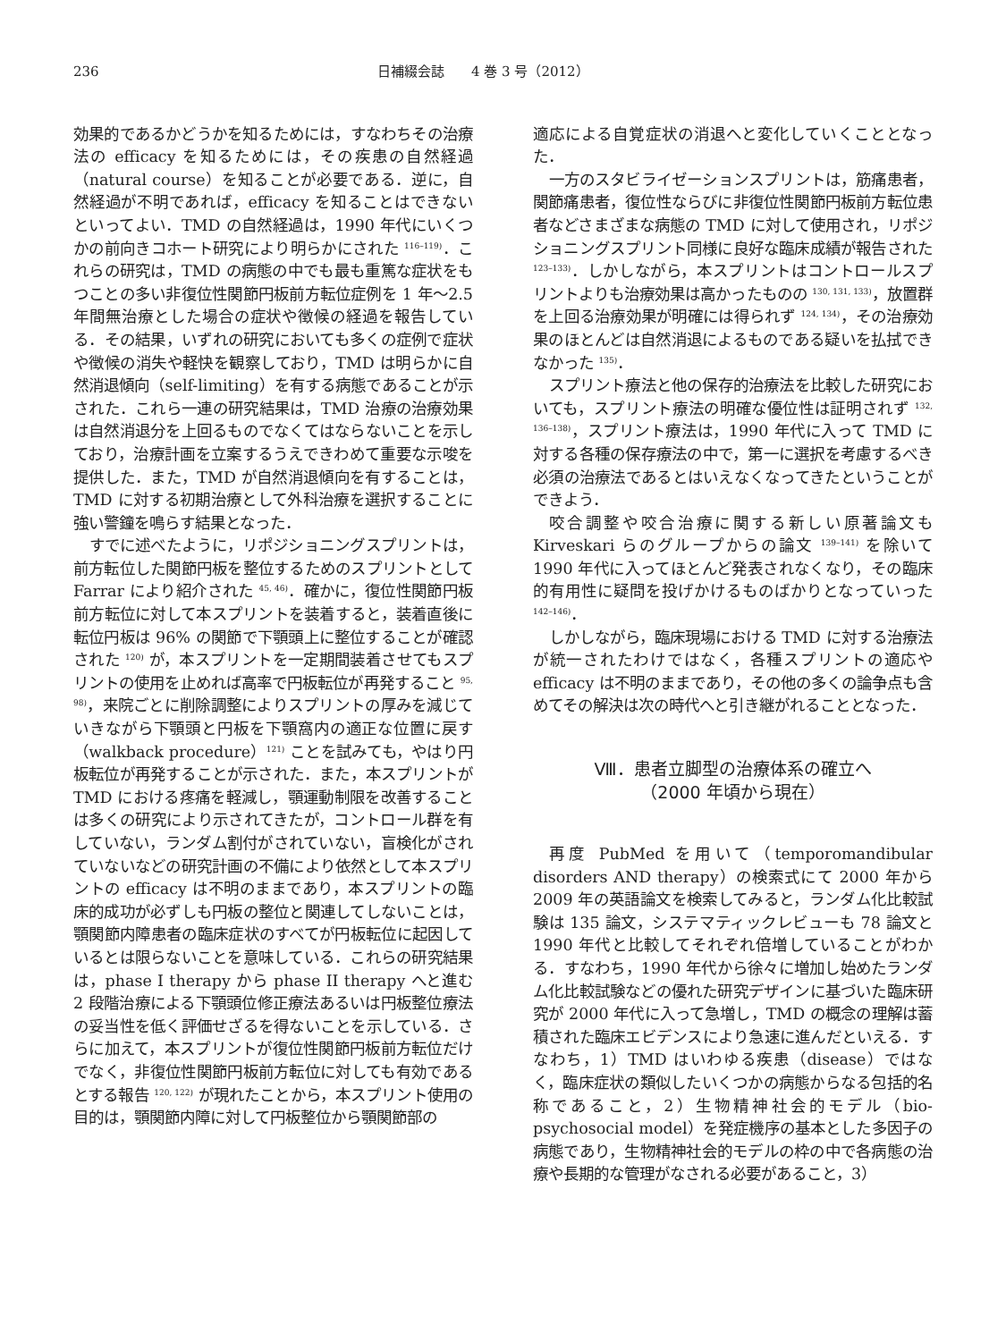236 日補綴会誌　　4 巻 3 号（2012）
効果的であるかどうかを知るためには，すなわちその治療法の efficacy を知るためには，その疾患の自然経過（natural course）を知ることが必要である．逆に，自然経過が不明であれば，efficacy を知ることはできないといってよい．TMD の自然経過は，1990 年代にいくつかの前向きコホート研究により明らかにされた <sup>116–119)</sup>．これらの研究は，TMD の病態の中でも最も重篤な症状をもつことの多い非復位性関節円板前方転位症例を 1 年〜2.5 年間無治療とした場合の症状や徴候の経過を報告している．その結果，いずれの研究においても多くの症例で症状や徴候の消失や軽快を観察しており，TMD は明らかに自然消退傾向（self-limiting）を有する病態であることが示された．これら一連の研究結果は，TMD 治療の治療効果は自然消退分を上回るものでなくてはならないことを示しており，治療計画を立案するうえできわめて重要な示唆を提供した．また，TMD が自然消退傾向を有することは，TMD に対する初期治療として外科治療を選択することに強い警鐘を鳴らす結果となった．
すでに述べたように，リポジショニングスプリントは，前方転位した関節円板を整位するためのスプリントとして Farrar により紹介された <sup>45, 46)</sup>．確かに，復位性関節円板前方転位に対して本スプリントを装着すると，装着直後に転位円板は 96% の関節で下顎頭上に整位することが確認された <sup>120)</sup> が，本スプリントを一定期間装着させてもスプリントの使用を止めれば高率で円板転位が再発すること <sup>95, 98)</sup>，来院ごとに削除調整によりスプリントの厚みを減じていきながら下顎頭と円板を下顎窩内の適正な位置に戻す（walkback procedure）<sup>121)</sup> ことを試みても，やはり円板転位が再発することが示された．また，本スプリントが TMD における疼痛を軽減し，顎運動制限を改善することは多くの研究により示されてきたが，コントロール群を有していない，ランダム割付がされていない，盲検化がされていないなどの研究計画の不備により依然として本スプリントの efficacy は不明のままであり，本スプリントの臨床的成功が必ずしも円板の整位と関連してしないことは，顎関節内障患者の臨床症状のすべてが円板転位に起因しているとは限らないことを意味している．これらの研究結果は，phase I therapy から phase II therapy へと進む 2 段階治療による下顎頭位修正療法あるいは円板整位療法の妥当性を低く評価せざるを得ないことを示している．さらに加えて，本スプリントが復位性関節円板前方転位だけでなく，非復位性関節円板前方転位に対しても有効であるとする報告 <sup>120, 122)</sup> が現れたことから，本スプリント使用の目的は，顎関節内障に対して円板整位から顎関節部の
適応による自覚症状の消退へと変化していくこととなった．
一方のスタビライゼーションスプリントは，筋痛患者，関節痛患者，復位性ならびに非復位性関節円板前方転位患者などさまざまな病態の TMD に対して使用され，リポジショニングスプリント同様に良好な臨床成績が報告された <sup>123–133)</sup>．しかしながら，本スプリントはコントロールスプリントよりも治療効果は高かったものの <sup>130, 131, 133)</sup>，放置群を上回る治療効果が明確には得られず <sup>124, 134)</sup>，その治療効果のほとんどは自然消退によるものである疑いを払拭できなかった <sup>135)</sup>．
スプリント療法と他の保存的治療法を比較した研究においても，スプリント療法の明確な優位性は証明されず <sup>132, 136–138)</sup>，スプリント療法は，1990 年代に入って TMD に対する各種の保存療法の中で，第一に選択を考慮するべき必須の治療法であるとはいえなくなってきたということができよう．
咬合調整や咬合治療に関する新しい原著論文も Kirveskari らのグループからの論文 <sup>139–141)</sup> を除いて 1990 年代に入ってほとんど発表されなくなり，その臨床的有用性に疑問を投げかけるものばかりとなっていった <sup>142–146)</sup>．
しかしながら，臨床現場における TMD に対する治療法が統一されたわけではなく，各種スプリントの適応や efficacy は不明のままであり，その他の多くの論争点も含めてその解決は次の時代へと引き継がれることとなった．
Ⅷ．患者立脚型の治療体系の確立へ
（2000 年頃から現在）
再度 PubMed を用いて（temporomandibular disorders AND therapy）の検索式にて 2000 年から 2009 年の英語論文を検索してみると，ランダム化比較試験は 135 論文，システマティックレビューも 78 論文と 1990 年代と比較してそれぞれ倍増していることがわかる．すなわち，1990 年代から徐々に増加し始めたランダム化比較試験などの優れた研究デザインに基づいた臨床研究が 2000 年代に入って急増し，TMD の概念の理解は蓄積された臨床エビデンスにより急速に進んだといえる．すなわち，1）TMD はいわゆる疾患（disease）ではなく，臨床症状の類似したいくつかの病態からなる包括的名称であること，2）生物精神社会的モデル（bio-psychosocial model）を発症機序の基本とした多因子の病態であり，生物精神社会的モデルの枠の中で各病態の治療や長期的な管理がなされる必要があること，3）